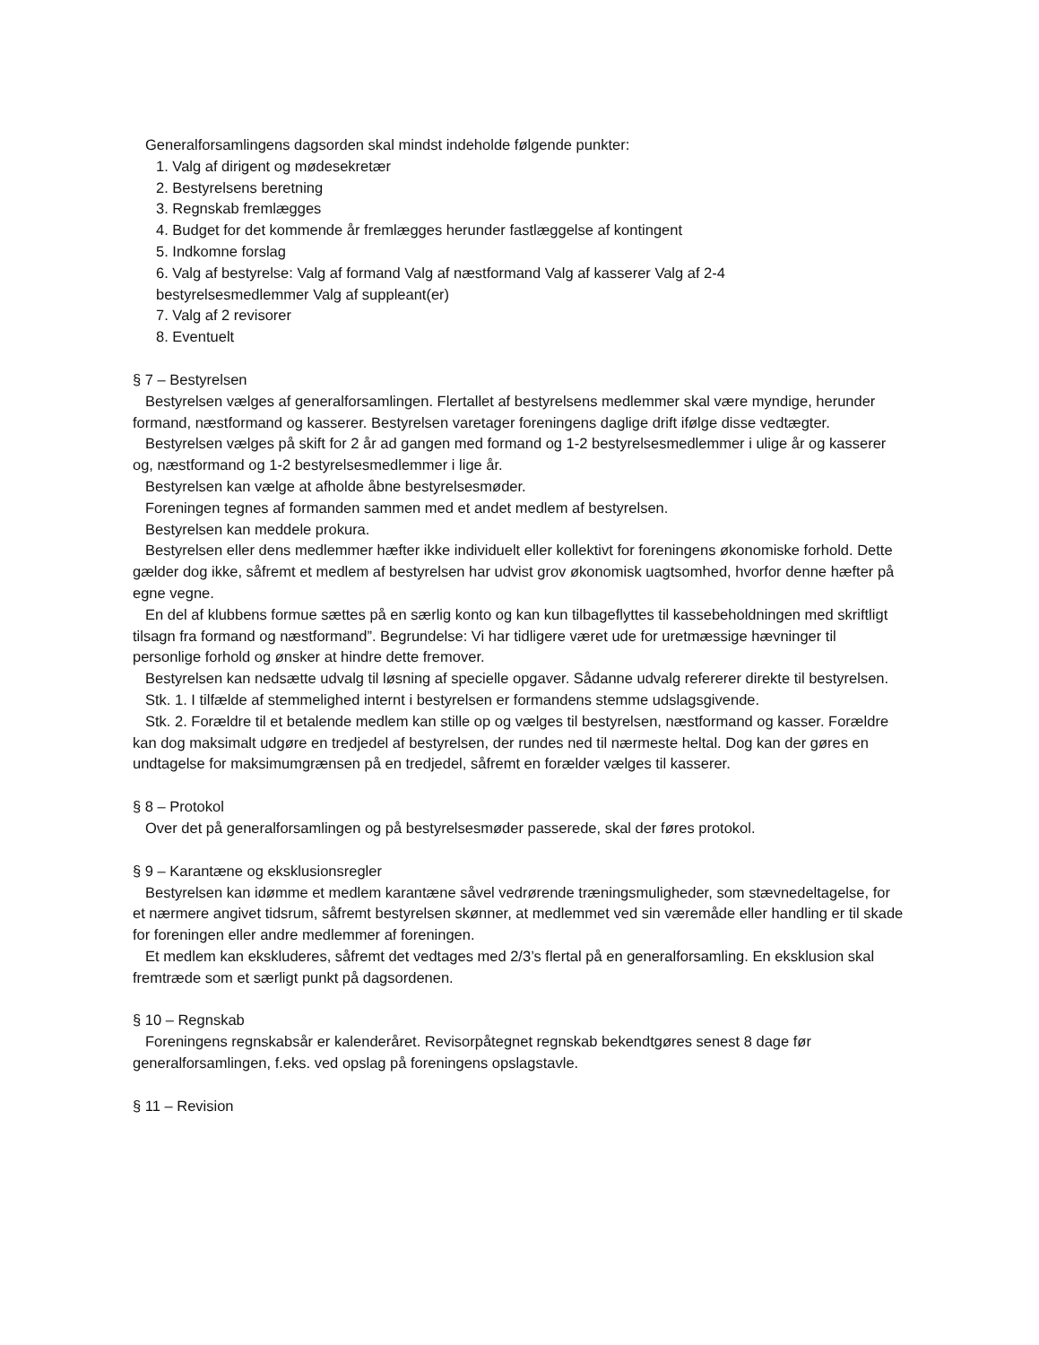Generalforsamlingens dagsorden skal mindst indeholde følgende punkter:
1. Valg af dirigent og mødesekretær
2. Bestyrelsens beretning
3. Regnskab fremlægges
4. Budget for det kommende år fremlægges herunder fastlæggelse af kontingent
5. Indkomne forslag
6. Valg af bestyrelse: Valg af formand Valg af næstformand Valg af kasserer Valg af 2-4
bestyrelsesmedlemmer Valg af suppleant(er)
7. Valg af 2 revisorer
8. Eventuelt
§ 7 – Bestyrelsen
Bestyrelsen vælges af generalforsamlingen. Flertallet af bestyrelsens medlemmer skal være myndige, herunder formand, næstformand og kasserer. Bestyrelsen varetager foreningens daglige drift ifølge disse vedtægter.
Bestyrelsen vælges på skift for 2 år ad gangen med formand og 1-2 bestyrelsesmedlemmer i ulige år og kasserer og, næstformand og 1-2 bestyrelsesmedlemmer i lige år.
Bestyrelsen kan vælge at afholde åbne bestyrelsesmøder.
Foreningen tegnes af formanden sammen med et andet medlem af bestyrelsen.
Bestyrelsen kan meddele prokura.
Bestyrelsen eller dens medlemmer hæfter ikke individuelt eller kollektivt for foreningens økonomiske forhold. Dette gælder dog ikke, såfremt et medlem af bestyrelsen har udvist grov økonomisk uagtsomhed, hvorfor denne hæfter på egne vegne.
En del af klubbens formue sættes på en særlig konto og kan kun tilbageflyttes til kassebeholdningen med skriftligt tilsagn fra formand og næstformand”. Begrundelse: Vi har tidligere været ude for uretmæssige hævninger til personlige forhold og ønsker at hindre dette fremover.
Bestyrelsen kan nedsætte udvalg til løsning af specielle opgaver. Sådanne udvalg refererer direkte til bestyrelsen.
Stk. 1. I tilfælde af stemmelighed internt i bestyrelsen er formandens stemme udslagsgivende.
Stk. 2. Forældre til et betalende medlem kan stille op og vælges til bestyrelsen, næstformand og kasser. Forældre kan dog maksimalt udgøre en tredjedel af bestyrelsen, der rundes ned til nærmeste heltal. Dog kan der gøres en undtagelse for maksimumgrænsen på en tredjedel, såfremt en forælder vælges til kasserer.
§ 8 – Protokol
Over det på generalforsamlingen og på bestyrelsesmøder passerede, skal der føres protokol.
§ 9 – Karantæne og eksklusionsregler
Bestyrelsen kan idømme et medlem karantæne såvel vedrørende træningsmuligheder, som stævnedeltagelse, for et nærmere angivet tidsrum, såfremt bestyrelsen skønner, at medlemmet ved sin væremåde eller handling er til skade for foreningen eller andre medlemmer af foreningen.
Et medlem kan ekskluderes, såfremt det vedtages med 2/3’s flertal på en generalforsamling. En eksklusion skal fremtræde som et særligt punkt på dagsordenen.
§ 10 – Regnskab
Foreningens regnskabsår er kalenderåret. Revisorpåtegnet regnskab bekendtgøres senest 8 dage før generalforsamlingen, f.eks. ved opslag på foreningens opslagstavle.
§ 11 – Revision